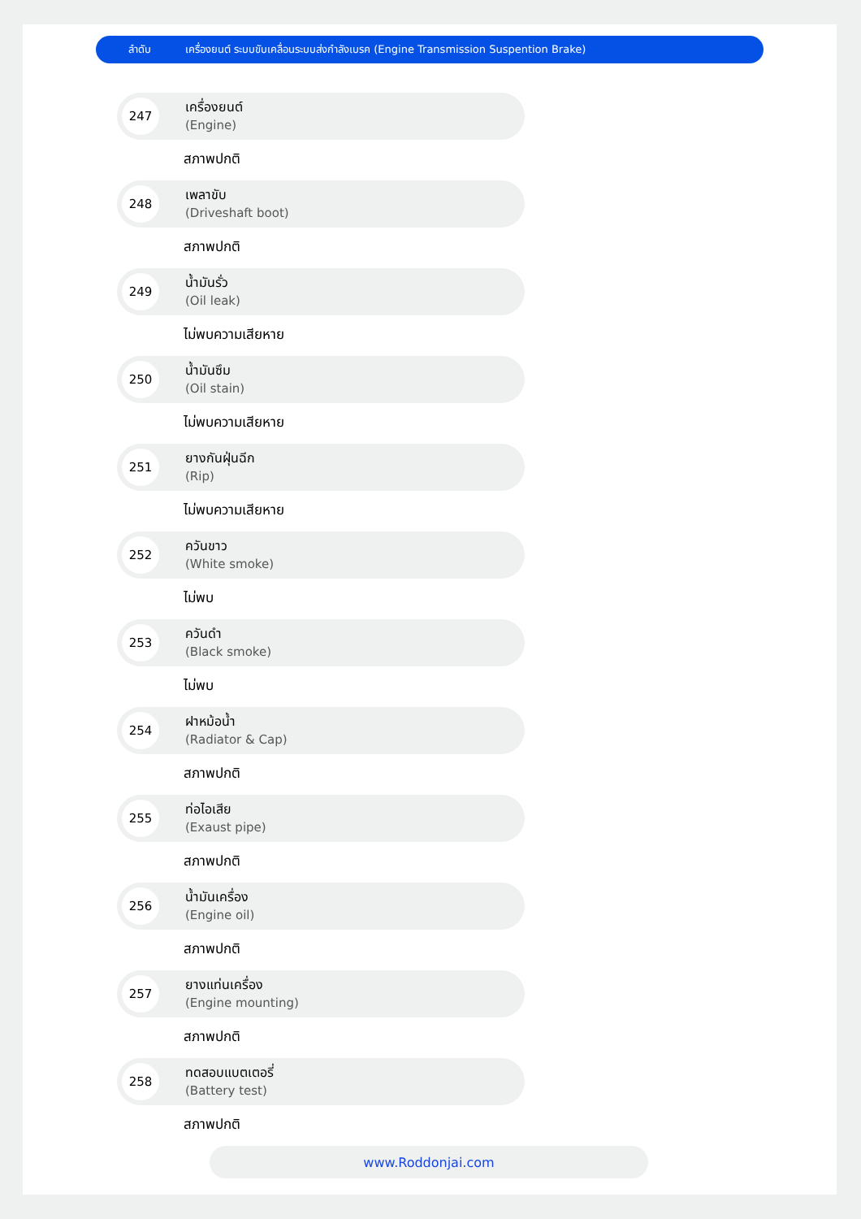ลำดับ เครื่องยนต์ ระบบขับเคลื่อนระบบส่งกำลังเบรค (Engine Transmission Suspention Brake)
247
เครื่องยนต์
(Engine)
สภาพปกติ
248
เพลาขับ
(Driveshaft boot)
สภาพปกติ
249
น้ำมันรั่ว
(Oil leak)
ไม่พบความเสียหาย
250
น้ำมันซึม
(Oil stain)
ไม่พบความเสียหาย
251
ยางกันฝุ่นฉีก
(Rip)
ไม่พบความเสียหาย
252
ควันขาว
(White smoke)
ไม่พบ
253
ควันดำ
(Black smoke)
ไม่พบ
254
ฝาหม้อน้ำ
(Radiator & Cap)
สภาพปกติ
255
ท่อไอเสีย
(Exaust pipe)
สภาพปกติ
256
น้ำมันเครื่อง
(Engine oil)
สภาพปกติ
257
ยางแท่นเครื่อง
(Engine mounting)
สภาพปกติ
258
ทดสอบแบตเตอรี่
(Battery test)
สภาพปกติ
www.Roddonjai.com